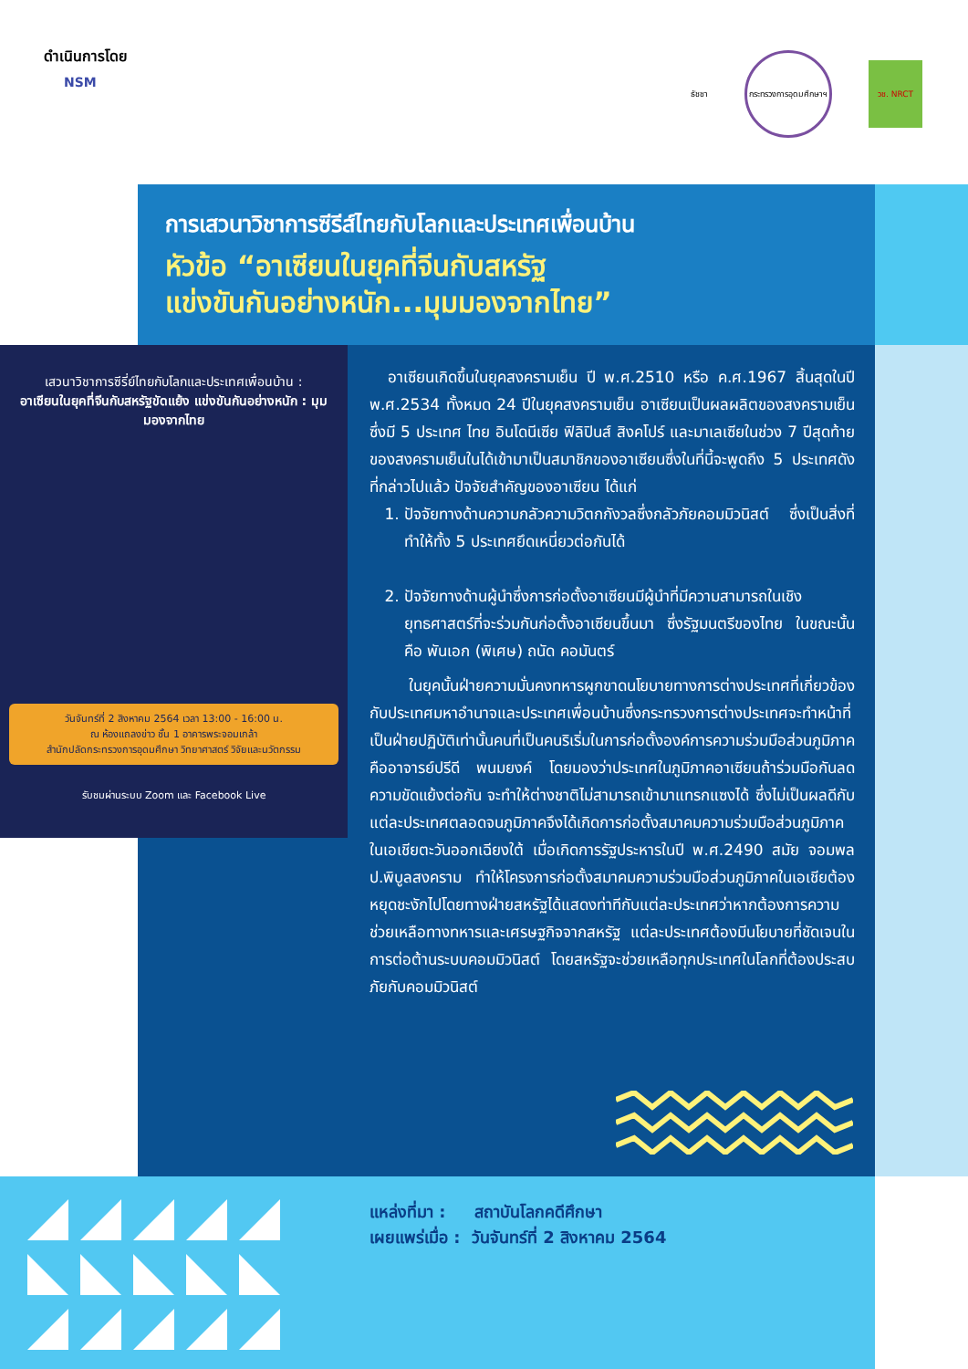ดำเนินการโดย
NSM
ธัชชา
กระทรวงการอุดมศึกษาฯ
วช. NRCT
การเสวนาวิชาการซีรีส์ไทยกับโลกและประเทศเพื่อนบ้าน
หัวข้อ “อาเซียนในยุคที่จีนกับสหรัฐ
แข่งขันกันอย่างหนัก...มุมมองจากไทย”
เสวนาวิชาการซีรี่ย์ไทยกับโลกและประเทศเพื่อนบ้าน :
อาเซียนในยุคที่จีนกับสหรัฐขัดแย้ง แข่งขันกันอย่างหนัก : มุมมองจากไทย
วันจันทร์ที่ 2 สิงหาคม 2564 เวลา 13:00 - 16:00 น.
ณ ห้องแถลงข่าว ชั้น 1 อาคารพระจอมเกล้า
สำนักปลัดกระทรวงการอุดมศึกษา วิทยาศาสตร์ วิจัยและนวัตกรรม
รับชมผ่านระบบ Zoom และ Facebook Live
อาเซียนเกิดขึ้นในยุคสงครามเย็น ปี พ.ศ.2510 หรือ ค.ศ.1967 สิ้นสุดในปี พ.ศ.2534 ทั้งหมด 24 ปีในยุคสงครามเย็น อาเซียนเป็นผลผลิตของสงครามเย็นซึ่งมี 5 ประเทศ ไทย อินโดนีเซีย ฟิลิปินส์ สิงคโปร์ และมาเลเซียในช่วง 7 ปีสุดท้ายของสงครามเย็นในได้เข้ามาเป็นสมาชิกของอาเซียนซึ่งในที่นี้จะพูดถึง 5 ประเทศดังที่กล่าวไปแล้ว ปัจจัยสำคัญของอาเซียน ได้แก่
1. ปัจจัยทางด้านความกลัวความวิตกกังวลซึ่งกลัวภัยคอมมิวนิสต์ ซึ่งเป็นสิ่งที่ทำให้ทั้ง 5 ประเทศยึดเหนี่ยวต่อกันได้
2. ปัจจัยทางด้านผู้นำซึ่งการก่อตั้งอาเซียนมีผู้นำที่มีความสามารถในเชิงยุทธศาสตร์ที่จะร่วมกันก่อตั้งอาเซียนขึ้นมา ซึ่งรัฐมนตรีของไทย ในขณะนั้นคือ พันเอก (พิเศษ) ถนัด คอมันตร์
ในยุคนั้นฝ่ายความมั่นคงทหารผูกขาดนโยบายทางการต่างประเทศที่เกี่ยวข้องกับประเทศมหาอำนาจและประเทศเพื่อนบ้านซึ่งกระทรวงการต่างประเทศจะทำหน้าที่เป็นฝ่ายปฏิบัติเท่านั้นคนที่เป็นคนริเริ่มในการก่อตั้งองค์การความร่วมมือส่วนภูมิภาค คืออาจารย์ปรีดี พนมยงค์ โดยมองว่าประเทศในภูมิภาคอาเซียนถ้าร่วมมือกันลดความขัดแย้งต่อกัน จะทำให้ต่างชาติไม่สามารถเข้ามาแทรกแซงได้ ซึ่งไม่เป็นผลดีกับแต่ละประเทศตลอดจนภูมิภาคจึงได้เกิดการก่อตั้งสมาคมความร่วมมือส่วนภูมิภาคในเอเชียตะวันออกเฉียงใต้ เมื่อเกิดการรัฐประหารในปี พ.ศ.2490 สมัย จอมพล ป.พิบูลสงคราม ทำให้โครงการก่อตั้งสมาคมความร่วมมือส่วนภูมิภาคในเอเชียต้องหยุดชะงักไปโดยทางฝ่ายสหรัฐได้แสดงท่าทีกับแต่ละประเทศว่าหากต้องการความช่วยเหลือทางทหารและเศรษฐกิจจากสหรัฐ แต่ละประเทศต้องมีนโยบายที่ชัดเจนในการต่อต้านระบบคอมมิวนิสต์ โดยสหรัฐจะช่วยเหลือทุกประเทศในโลกที่ต้องประสบภัยกับคอมมิวนิสต์
แหล่งที่มา : สถาบันโลกคดีศึกษา
เผยแพร่เมื่อ : วันจันทร์ที่ 2 สิงหาคม 2564